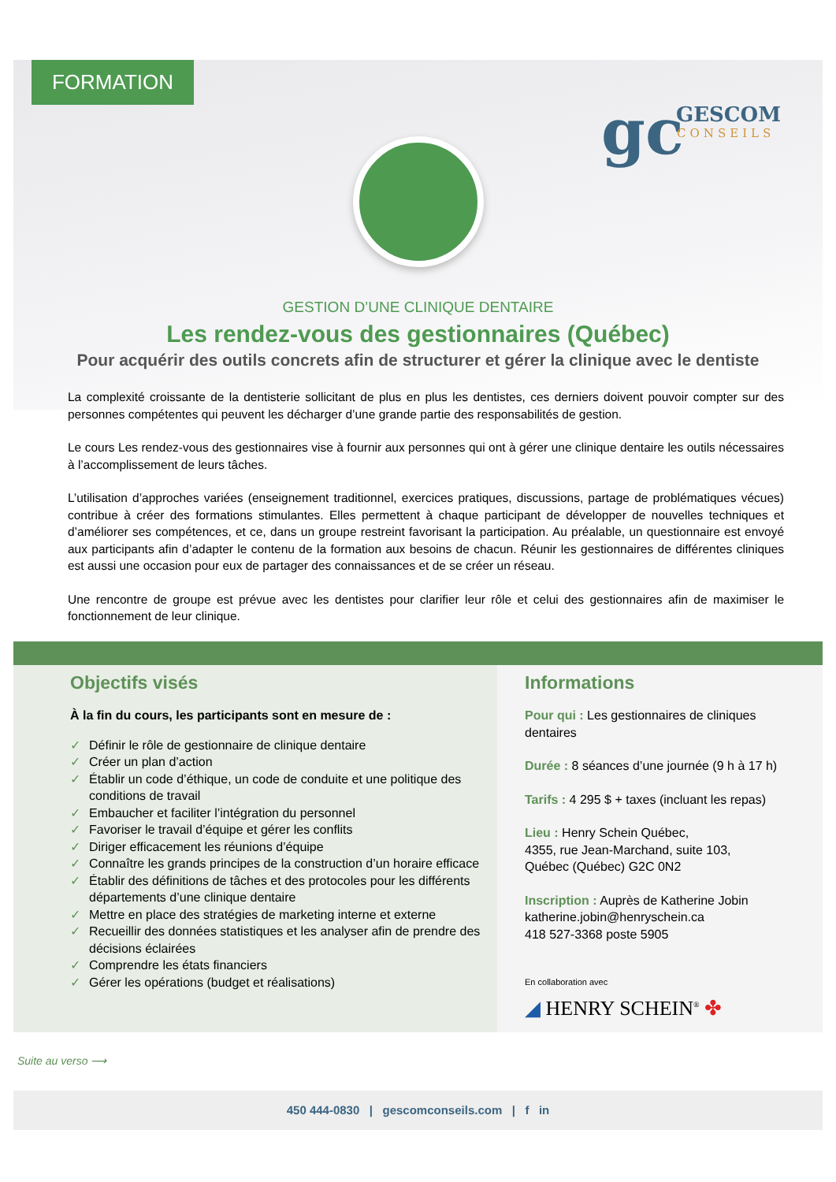FORMATION
gc GESCOM
CONSEILS
GESTION D’UNE CLINIQUE DENTAIRE
Les rendez-vous des gestionnaires (Québec)
Pour acquérir des outils concrets afin de structurer et gérer la clinique avec le dentiste
La complexité croissante de la dentisterie sollicitant de plus en plus les dentistes, ces derniers doivent pouvoir compter sur des personnes compétentes qui peuvent les décharger d’une grande partie des responsabilités de gestion.
Le cours Les rendez-vous des gestionnaires vise à fournir aux personnes qui ont à gérer une clinique dentaire les outils nécessaires à l’accomplissement de leurs tâches.
L’utilisation d’approches variées (enseignement traditionnel, exercices pratiques, discussions, partage de problématiques vécues) contribue à créer des formations stimulantes. Elles permettent à chaque participant de développer de nouvelles techniques et d’améliorer ses compétences, et ce, dans un groupe restreint favorisant la participation. Au préalable, un questionnaire est envoyé aux participants afin d’adapter le contenu de la formation aux besoins de chacun. Réunir les gestionnaires de différentes cliniques est aussi une occasion pour eux de partager des connaissances et de se créer un réseau.
Une rencontre de groupe est prévue avec les dentistes pour clarifier leur rôle et celui des gestionnaires afin de maximiser le fonctionnement de leur clinique.
Objectifs visés
À la fin du cours, les participants sont en mesure de :
✓ Définir le rôle de gestionnaire de clinique dentaire
✓ Créer un plan d’action
✓ Établir un code d’éthique, un code de conduite et une politique des conditions de travail
✓ Embaucher et faciliter l’intégration du personnel
✓ Favoriser le travail d’équipe et gérer les conflits
✓ Diriger efficacement les réunions d’équipe
✓ Connaître les grands principes de la construction d’un horaire efficace
✓ Établir des définitions de tâches et des protocoles pour les différents départements d’une clinique dentaire
✓ Mettre en place des stratégies de marketing interne et externe
✓ Recueillir des données statistiques et les analyser afin de prendre des décisions éclairées
✓ Comprendre les états financiers
✓ Gérer les opérations (budget et réalisations)
Informations
Pour qui : Les gestionnaires de cliniques dentaires
Durée : 8 séances d’une journée (9 h à 17 h)
Tarifs : 4 295 $ + taxes (incluant les repas)
Lieu : Henry Schein Québec,
4355, rue Jean-Marchand, suite 103,
Québec (Québec) G2C 0N2
Inscription : Auprès de Katherine Jobin
katherine.jobin@henryschein.ca
418 527-3368 poste 5905
En collaboration avec
◢ HENRY SCHEIN<sup>®</sup> ✤
Suite au verso ⟶
450 444-0830 | gescomconseils.com | f in